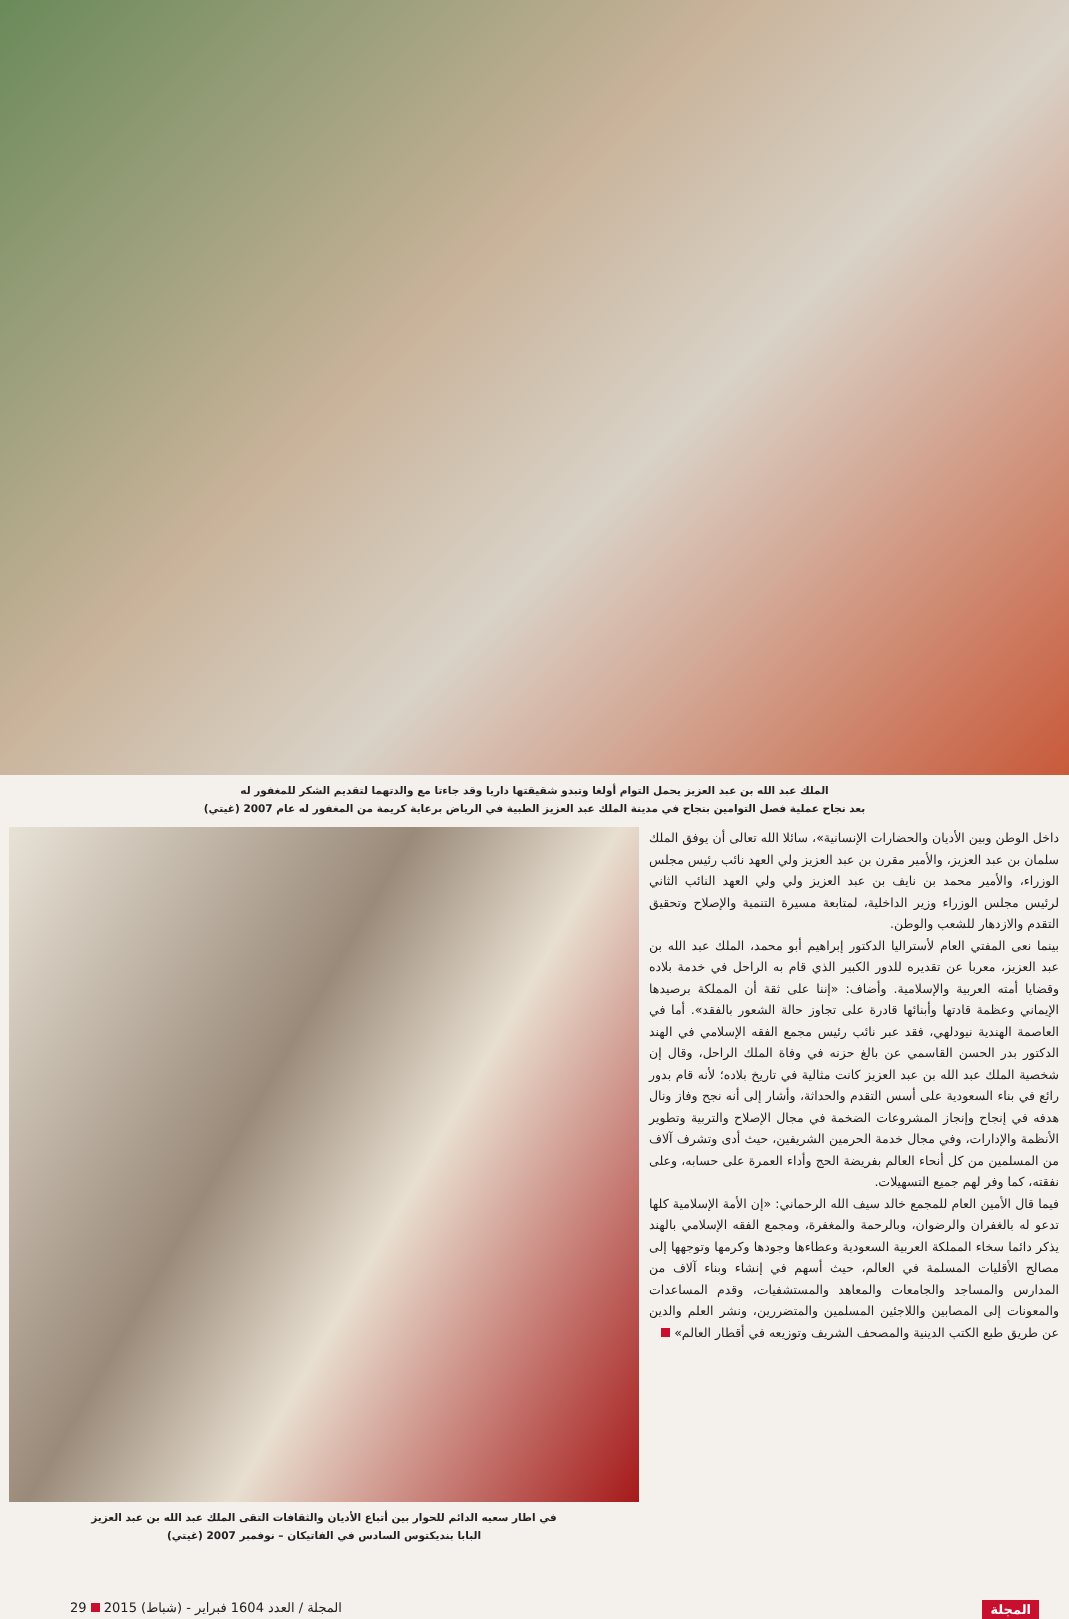الملك عبد الله بن عبد العزيز يحمل التوام أولغا وتبدو شقيقتها داريا وقد جاءتا مع والدتهما لتقديم الشكر للمغفور له
بعد نجاح عملية فصل التوامين بنجاح في مدينة الملك عبد العزيز الطبية في الرياض برعاية كريمة من المغفور له عام 2007 (غيتي)
داخل الوطن وبين الأديان والحضارات الإنسانية»، سائلا الله تعالى أن يوفق الملك سلمان بن عبد العزيز، والأمير مقرن بن عبد العزيز ولي العهد نائب رئيس مجلس الوزراء، والأمير محمد بن نايف بن عبد العزيز ولي ولي العهد النائب الثاني لرئيس مجلس الوزراء وزير الداخلية، لمتابعة مسيرة التنمية والإصلاح وتحقيق التقدم والازدهار للشعب والوطن.
بينما نعى المفتي العام لأستراليا الدكتور إبراهيم أبو محمد، الملك عبد الله بن عبد العزيز، معربا عن تقديره للدور الكبير الذي قام به الراحل في خدمة بلاده وقضايا أمته العربية والإسلامية. وأضاف: «إننا على ثقة أن المملكة برصيدها الإيماني وعظمة قادتها وأبنائها قادرة على تجاوز حالة الشعور بالفقد». أما في العاصمة الهندية نيودلهي، فقد عبر نائب رئيس مجمع الفقه الإسلامي في الهند الدكتور بدر الحسن القاسمي عن بالغ حزنه في وفاة الملك الراحل، وقال إن شخصية الملك عبد الله بن عبد العزيز كانت مثالية في تاريخ بلاده؛ لأنه قام بدور رائع في بناء السعودية على أسس التقدم والحداثة، وأشار إلى أنه نجح وفاز ونال هدفه في إنجاح وإنجاز المشروعات الضخمة في مجال الإصلاح والتربية وتطوير الأنظمة والإدارات، وفي مجال خدمة الحرمين الشريفين، حيث أدى وتشرف آلاف من المسلمين من كل أنحاء العالم بفريضة الحج وأداء العمرة على حسابه، وعلى نفقته، كما وفر لهم جميع التسهيلات.
فيما قال الأمين العام للمجمع خالد سيف الله الرحماني: «إن الأمة الإسلامية كلها تدعو له بالغفران والرضوان، وبالرحمة والمغفرة، ومجمع الفقه الإسلامي بالهند يذكر دائما سخاء المملكة العربية السعودية وعطاءها وجودها وكرمها وتوجهها إلى مصالح الأقليات المسلمة في العالم، حيث أسهم في إنشاء وبناء آلاف من المدارس والمساجد والجامعات والمعاهد والمستشفيات، وقدم المساعدات والمعونات إلى المصابين واللاجئين المسلمين والمتضررين، ونشر العلم والدين عن طريق طبع الكتب الدينية والمصحف الشريف وتوزيعه في أقطار العالم»
في اطار سعيه الدائم للحوار بين أتباع الأديان والثقافات التقى الملك عبد الله بن عبد العزيز
البابا بنديكتوس السادس في الفاتيكان – نوفمبر 2007 (غيتي)
المجلة المجلة / العدد 1604 فبراير - (شباط) 2015 29